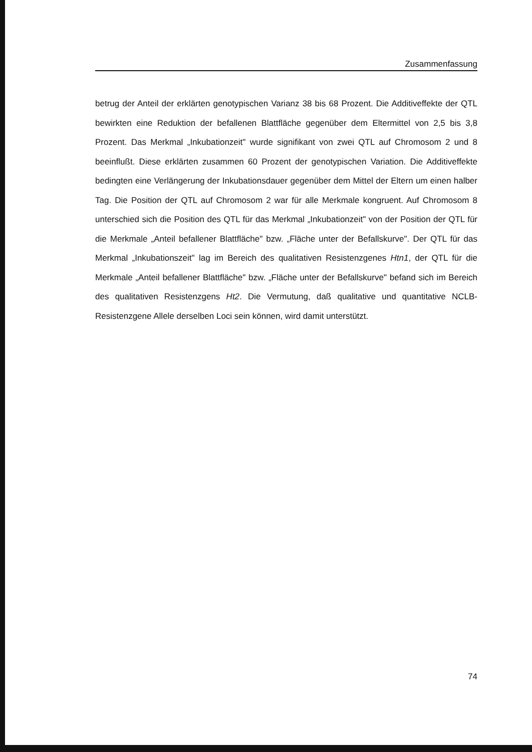Zusammenfassung
betrug der Anteil der erklärten genotypischen Varianz 38 bis 68 Prozent. Die Additiveffekte der QTL bewirkten eine Reduktion der befallenen Blattfläche gegenüber dem Eltermittel von 2,5 bis 3,8 Prozent. Das Merkmal „Inkubationzeit" wurde signifikant von zwei QTL auf Chromosom 2 und 8 beeinflußt. Diese erklärten zusammen 60 Prozent der genotypischen Variation. Die Additiveffekte bedingten eine Verlängerung der Inkubationsdauer gegenüber dem Mittel der Eltern um einen halber Tag. Die Position der QTL auf Chromosom 2 war für alle Merkmale kongruent. Auf Chromosom 8 unterschied sich die Position des QTL für das Merkmal „Inkubationzeit" von der Position der QTL für die Merkmale „Anteil befallener Blattfläche" bzw. „Fläche unter der Befallskurve". Der QTL für das Merkmal „Inkubationszeit" lag im Bereich des qualitativen Resistenzgenes Htn1, der QTL für die Merkmale „Anteil befallener Blattfläche" bzw. „Fläche unter der Befallskurve" befand sich im Bereich des qualitativen Resistenzgens Ht2. Die Vermutung, daß qualitative und quantitative NCLB-Resistenzgene Allele derselben Loci sein können, wird damit unterstützt.
74